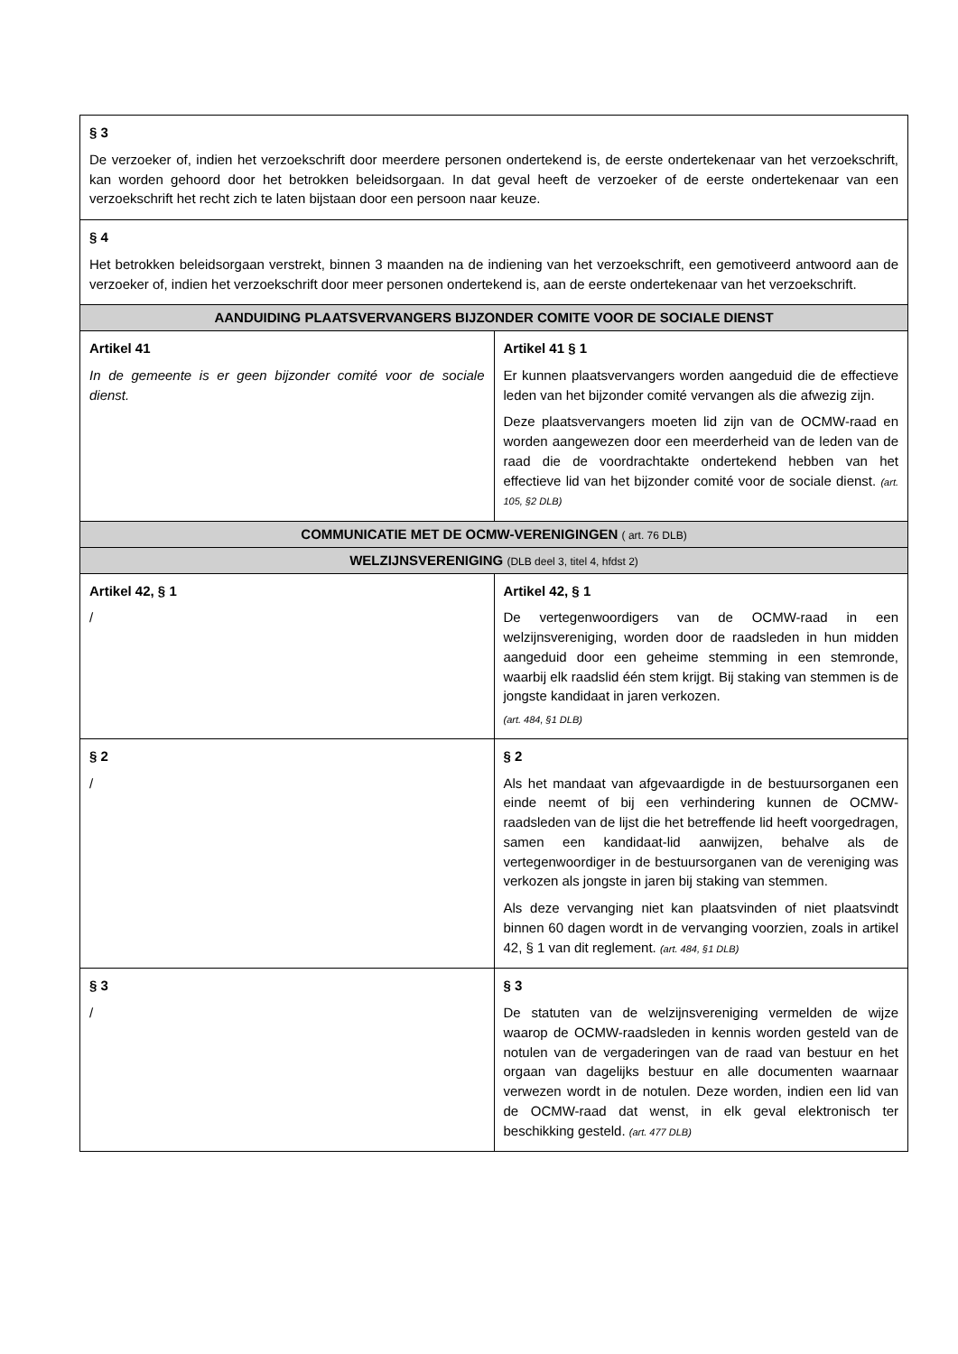| § 3 De verzoeker of, indien het verzoekschrift door meerdere personen ondertekend is, de eerste ondertekenaar van het verzoekschrift, kan worden gehoord door het betrokken beleidsorgaan. In dat geval heeft de verzoeker of de eerste ondertekenaar van een verzoekschrift het recht zich te laten bijstaan door een persoon naar keuze. | |
| § 4 Het betrokken beleidsorgaan verstrekt, binnen 3 maanden na de indiening van het verzoekschrift, een gemotiveerd antwoord aan de verzoeker of, indien het verzoekschrift door meer personen ondertekend is, aan de eerste ondertekenaar van het verzoekschrift. | |
| AANDUIDING PLAATSVERVANGERS BIJZONDER COMITE VOOR DE SOCIALE DIENST | |
| Artikel 41 In de gemeente is er geen bijzonder comité voor de sociale dienst. | Artikel 41 § 1 Er kunnen plaatsvervangers worden aangeduid die de effectieve leden van het bijzonder comité vervangen als die afwezig zijn. Deze plaatsvervangers moeten lid zijn van de OCMW-raad en worden aangewezen door een meerderheid van de leden van de raad die de voordrachtakte ondertekend hebben van het effectieve lid van het bijzonder comité voor de sociale dienst. (art. 105, §2 DLB) |
| COMMUNICATIE MET DE OCMW-VERENIGINGEN ( art. 76 DLB) | |
| WELZIJNSVERENIGING (DLB deel 3, titel 4, hfdst 2) | |
| Artikel 42, § 1 / | Artikel 42, § 1 De vertegenwoordigers van de OCMW-raad in een welzijnsvereniging, worden door de raadsleden in hun midden aangeduid door een geheime stemming in een stemronde, waarbij elk raadslid één stem krijgt. Bij staking van stemmen is de jongste kandidaat in jaren verkozen. (art. 484, §1 DLB) |
| § 2 / | § 2 Als het mandaat van afgevaardigde in de bestuursorganen een einde neemt of bij een verhindering kunnen de OCMW-raadsleden van de lijst die het betreffende lid heeft voorgedragen, samen een kandidaat-lid aanwijzen, behalve als de vertegenwoordiger in de bestuursorganen van de vereniging was verkozen als jongste in jaren bij staking van stemmen. Als deze vervanging niet kan plaatsvinden of niet plaatsvindt binnen 60 dagen wordt in de vervanging voorzien, zoals in artikel 42, § 1 van dit reglement. (art. 484, §1 DLB) |
| § 3 / | § 3 De statuten van de welzijnsvereniging vermelden de wijze waarop de OCMW-raadsleden in kennis worden gesteld van de notulen van de vergaderingen van de raad van bestuur en het orgaan van dagelijks bestuur en alle documenten waarnaar verwezen wordt in de notulen. Deze worden, indien een lid van de OCMW-raad dat wenst, in elk geval elektronisch ter beschikking gesteld. (art. 477 DLB) |